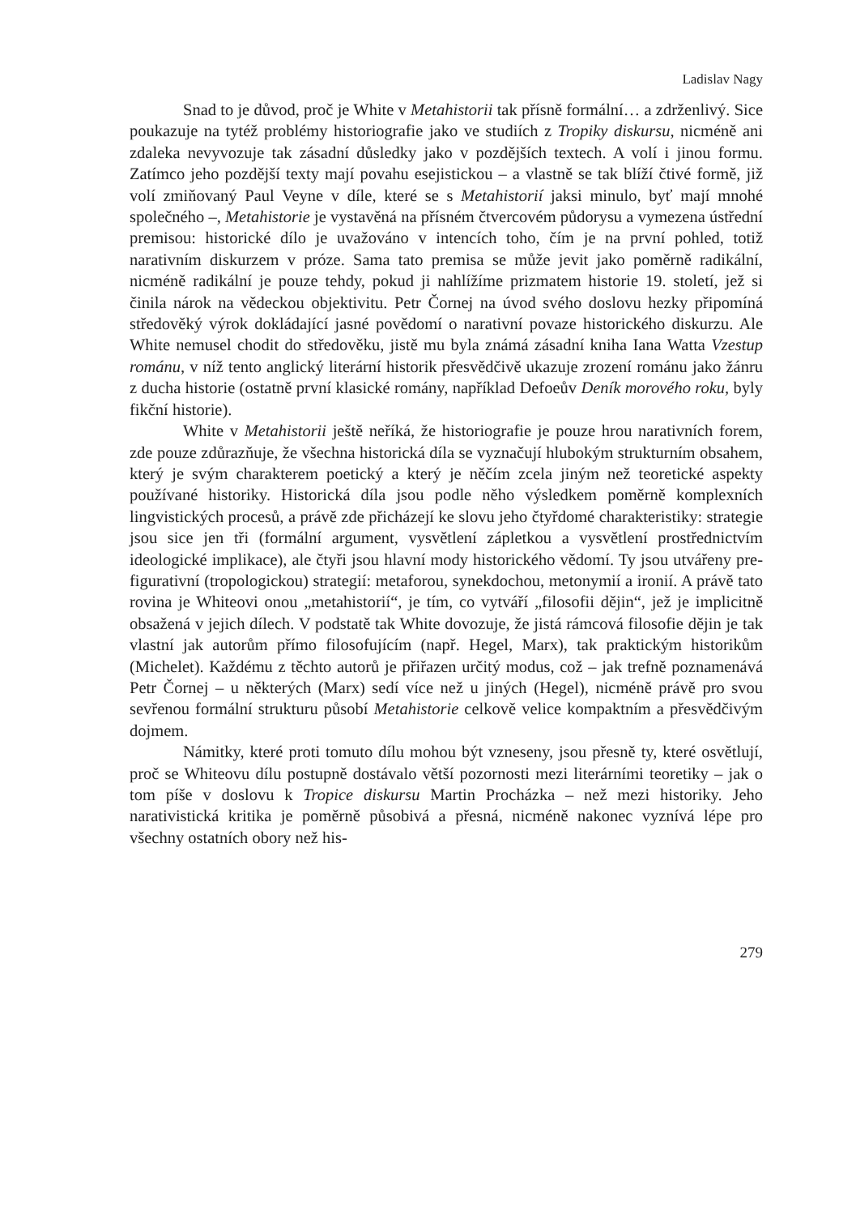Ladislav Nagy
Snad to je důvod, proč je White v Metahistorii tak přísně formální… a zdrženlivý. Sice poukazuje na tytéž problémy historiografie jako ve studiích z Tropiky diskursu, nicméně ani zdaleka nevyvozuje tak zásadní důsledky jako v pozdějších textech. A volí i jinou formu. Zatímco jeho pozdější texty mají povahu esejistickou – a vlastně se tak blíží čtivé formě, již volí zmiňovaný Paul Veyne v díle, které se s Metahistorií jaksi minulo, byť mají mnohé společného –, Metahistorie je vystavěná na přísném čtvercovém půdorysu a vymezena ústřední premisou: historické dílo je uvažováno v intencích toho, čím je na první pohled, totiž narativním diskurzem v próze. Sama tato premisa se může jevit jako poměrně radikální, nicméně radikální je pouze tehdy, pokud ji nahlížíme prizmatem historie 19. století, jež si činila nárok na vědeckou objektivitu. Petr Čornej na úvod svého doslovu hezky připomíná středověký výrok dokládající jasné povědomí o narativní povaze historického diskurzu. Ale White nemusel chodit do středověku, jistě mu byla známá zásadní kniha Iana Watta Vzestup románu, v níž tento anglický literární historik přesvědčivě ukazuje zrození románu jako žánru z ducha historie (ostatně první klasické romány, například Defoeův Deník morového roku, byly fikční historie).
White v Metahistorii ještě neříká, že historiografie je pouze hrou narativních forem, zde pouze zdůrazňuje, že všechna historická díla se vyznačují hlubokým strukturním obsahem, který je svým charakterem poetický a který je něčím zcela jiným než teoretické aspekty používané historiky. Historická díla jsou podle něho výsledkem poměrně komplexních lingvistických procesů, a právě zde přicházejí ke slovu jeho čtyřdomé charakteristiky: strategie jsou sice jen tři (formální argument, vysvětlení zápletkou a vysvětlení prostřednictvím ideologické implikace), ale čtyři jsou hlavní mody historického vědomí. Ty jsou utvářeny pre-figurativní (tropologickou) strategií: metaforou, synekdochou, metonymií a ironií. A právě tato rovina je Whiteovi onou „metahistorií“, je tím, co vytváří „filosofii dějin“, jež je implicitně obsažená v jejich dílech. V podstatě tak White dovozuje, že jistá rámcová filosofie dějin je tak vlastní jak autorům přímo filosofujícím (např. Hegel, Marx), tak praktickým historikům (Michelet). Každému z těchto autorů je přiřazen určitý modus, což – jak trefně poznamenává Petr Čornej – u některých (Marx) sedí více než u jiných (Hegel), nicméně právě pro svou sevřenou formální strukturu působí Metahistorie celkově velice kompaktním a přesvědčivým dojmem.
Námitky, které proti tomuto dílu mohou být vzneseny, jsou přesně ty, které osvětlují, proč se Whiteovu dílu postupně dostávalo větší pozornosti mezi literárními teoretiky – jak o tom píše v doslovu k Tropice diskursu Martin Procházka – než mezi historiky. Jeho narativistická kritika je poměrně působivá a přesná, nicméně nakonec vyznívá lépe pro všechny ostatních obory než his-
279